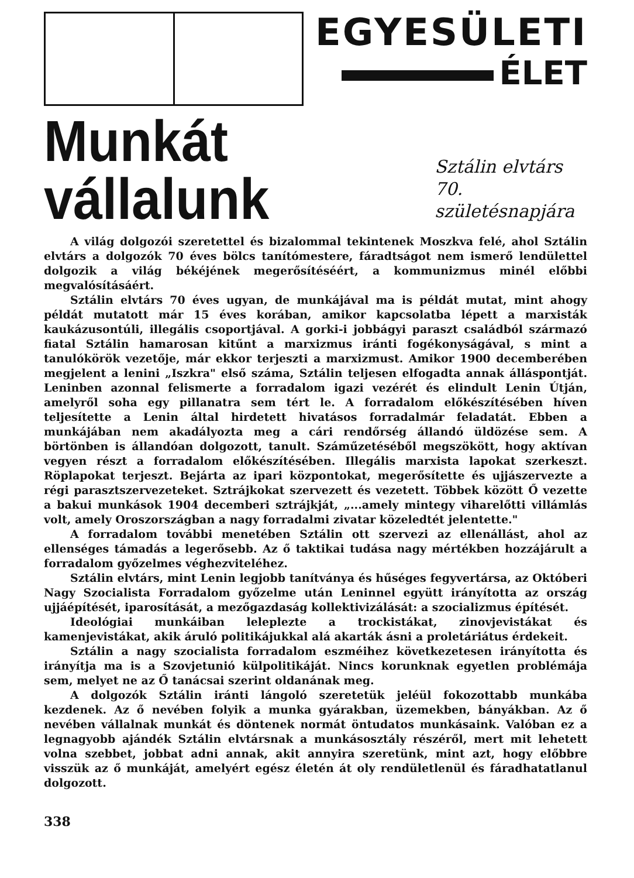EGYESÜLETI
ÉLET
Munkát vállalunk
Sztálin elvtárs
70. születésnapjára
A világ dolgozói szeretettel és bizalommal tekintenek Moszkva felé, ahol Sztálin elvtárs a dolgozók 70 éves bölcs tanítómestere, fáradtságot nem ismerő lendülettel dolgozik a világ békéjének megerősítéséért, a kommunizmus minél előbbi megvalósításáért.
Sztálin elvtárs 70 éves ugyan, de munkájával ma is példát mutat, mint ahogy példát mutatott már 15 éves korában, amikor kapcsolatba lépett a marxisták kaukázusontúli, illegális csoportjával. A gorki-i jobbágyi paraszt családból származó fiatal Sztálin hamarosan kitűnt a marxizmus iránti fogékonyságával, s mint a tanulókörök vezetője, már ekkor terjeszti a marxizmust. Amikor 1900 decemberében megjelent a lenini „Iszkra" első száma, Sztálin teljesen elfogadta annak álláspontját. Leninben azonnal felismerte a forradalom igazi vezérét és elindult Lenin Útján, amelyről soha egy pillanatra sem tért le. A forradalom előkészítésében híven teljesítette a Lenin által hirdetett hivatásos forradalmár feladatát. Ebben a munkájában nem akadályozta meg a cári rendőrség állandó üldözése sem. A börtönben is állandóan dolgozott, tanult. Száműzetéséből megszökött, hogy aktívan vegyen részt a forradalom előkészítésében. Illegális marxista lapokat szerkeszt. Röplapokat terjeszt. Bejárta az ipari központokat, megerősítette és ujjászervezte a régi parasztszervezeteket. Sztrájkokat szervezett és vezetett. Többek között Ő vezette a bakui munkások 1904 decemberi sztrájkját, „...amely mintegy viharelőtti villámlás volt, amely Oroszországban a nagy forradalmi zivatar közeledtét jelentette."
A forradalom további menetében Sztálin ott szervezi az ellenállást, ahol az ellenséges támadás a legerősebb. Az ő taktikai tudása nagy mértékben hozzájárult a forradalom győzelmes véghezviteléhez.
Sztálin elvtárs, mint Lenin legjobb tanítványa és hűséges fegyvertársa, az Októberi Nagy Szocialista Forradalom győzelme után Leninnel együtt irányította az ország ujjáépítését, iparosítását, a mezőgazdaság kollektivizálását: a szocializmus építését.
Ideológiai munkáiban leleplezte a trockistákat, zinovjevistákat és kamenjevistákat, akik áruló politikájukkal alá akarták ásni a proletáriátus érdekeit.
Sztálin a nagy szocialista forradalom eszméihez következetesen irányította és irányítja ma is a Szovjetunió külpolitikáját. Nincs korunknak egyetlen problémája sem, melyet ne az Ő tanácsai szerint oldanának meg.
A dolgozók Sztálin iránti lángoló szeretetük jeléül fokozottabb munkába kezdenek. Az ő nevében folyik a munka gyárakban, üzemekben, bányákban. Az ő nevében vállalnak munkát és döntenek normát öntudatos munkásaink. Valóban ez a legnagyobb ajándék Sztálin elvtársnak a munkásosztály részéről, mert mit lehetett volna szebbet, jobbat adni annak, akit annyira szeretünk, mint azt, hogy előbbre visszük az ő munkáját, amelyért egész életén át oly rendületlenül és fáradhatatlanul dolgozott.
338